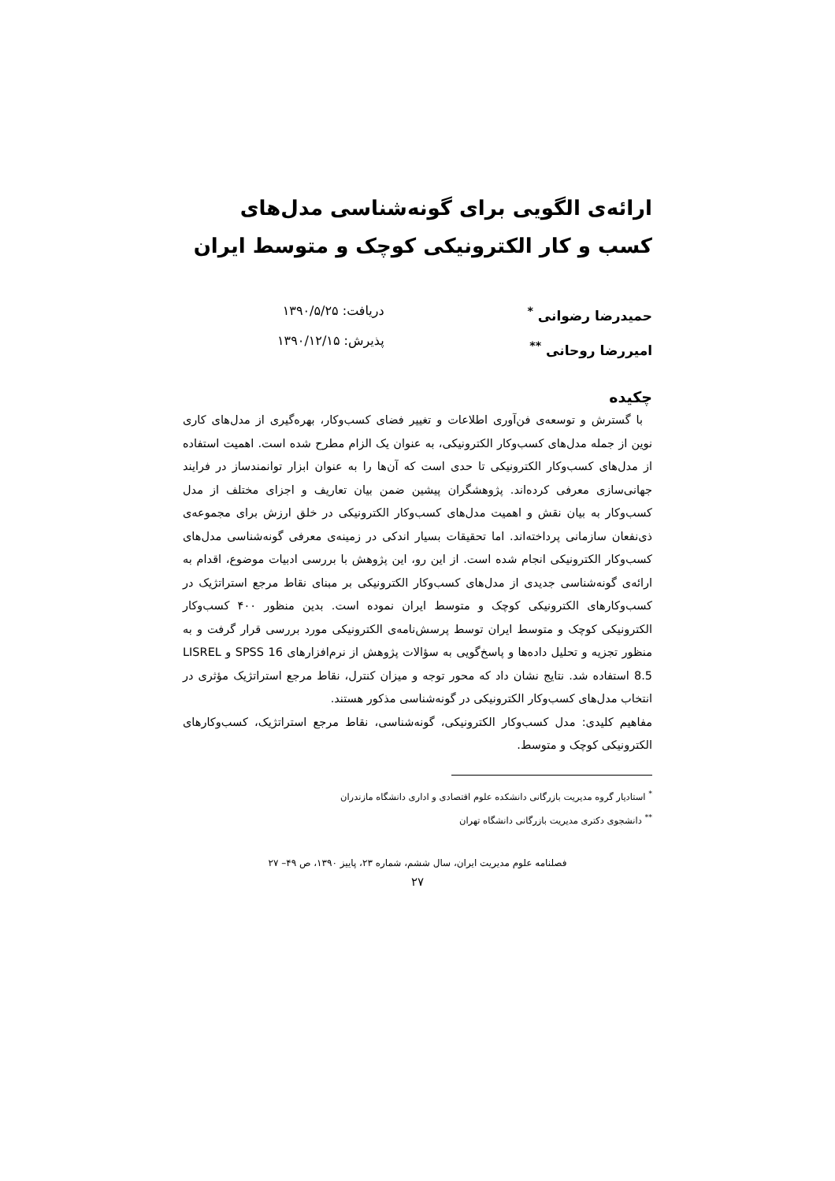ارائه‌ی الگویی برای گونه‌شناسی مدل‌های کسب و کار الکترونیکی کوچک و متوسط ایران
حمیدرضا رضوانی <sup>*</sup>
امیررضا روحانی <sup>**</sup>
دریافت: ۱۳۹۰/۵/۲۵
پذیرش: ۱۳۹۰/۱۲/۱۵
چکیده
با گسترش و توسعه‌ی فن‌آوری اطلاعات و تغییر فضای کسب‌وکار، بهره‌گیری از مدل‌های کاری نوین از جمله مدل‌های کسب‌وکار الکترونیکی، به عنوان یک الزام مطرح شده است. اهمیت استفاده از مدل‌های کسب‌وکار الکترونیکی تا حدی است که آن‌ها را به عنوان ابزار توانمندساز در فرایند جهانی‌سازی معرفی کرده‌اند. پژوهشگران پیشین ضمن بیان تعاریف و اجزای مختلف از مدل کسب‌وکار به بیان نقش و اهمیت مدل‌های کسب‌وکار الکترونیکی در خلق ارزش برای مجموعه‌ی ذی‌نفعان سازمانی پرداخته‌اند. اما تحقیقات بسیار اندکی در زمینه‌ی معرفی گونه‌شناسی مدل‌های کسب‌وکار الکترونیکی انجام شده است. از این رو، این پژوهش با بررسی ادبیات موضوع، اقدام به ارائه‌ی گونه‌شناسی جدیدی از مدل‌های کسب‌وکار الکترونیکی بر مبنای نقاط مرجع استراتژیک در کسب‌وکارهای الکترونیکی کوچک و متوسط ایران نموده است. بدین منظور ۴۰۰ کسب‌وکار الکترونیکی کوچک و متوسط ایران توسط پرسش‌نامه‌ی الکترونیکی مورد بررسی قرار گرفت و به منظور تجزیه و تحلیل داده‌ها و پاسخ‌گویی به سؤالات پژوهش از نرم‌افزارهای SPSS 16 و LISREL 8.5 استفاده شد. نتایج نشان داد که محور توجه و میزان کنترل، نقاط مرجع استراتژیک مؤثری در انتخاب مدل‌های کسب‌وکار الکترونیکی در گونه‌شناسی مذکور هستند.
مفاهیم کلیدی: مدل کسب‌وکار الکترونیکی، گونه‌شناسی، نقاط مرجع استراتژیک، کسب‌وکارهای الکترونیکی کوچک و متوسط.
<sup>*</sup> استادیار گروه مدیریت بازرگانی دانشکده علوم اقتصادی و اداری دانشگاه مازندران
<sup>**</sup> دانشجوی دکتری مدیریت بازرگانی دانشگاه تهران
فصلنامه علوم مدیریت ایران، سال ششم، شماره ۲۳، پاییز ۱۳۹۰، ص ۴۹– ۲۷
۲۷